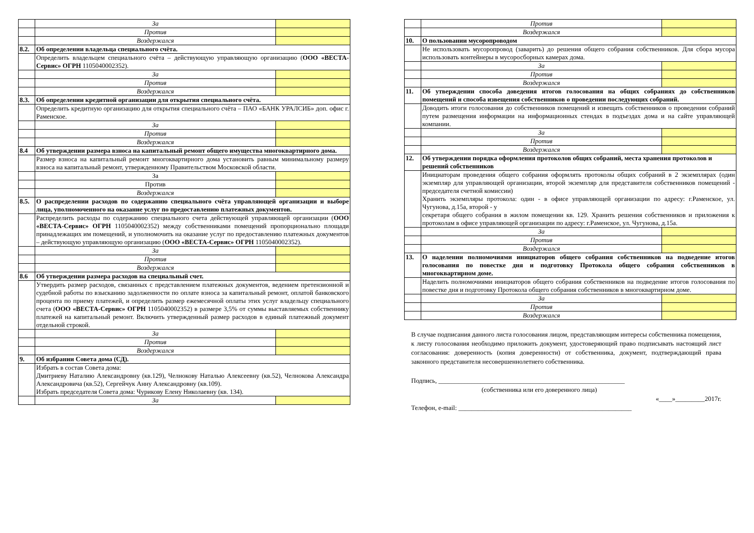| | За | |
| | Против | |
| | Воздержался | |
| 8.2. | Об определении владельца специального счёта. | |
| | Определить владельцем специального счёта – действующую управляющую организацию ( ООО «ВЕСТА-Сервис» ОГРН 1105040002352). | |
| | За | |
| | Против | |
| | Воздержался | |
| 8.3. | Об определении кредитной организации для открытия специального счёта. | |
| | Определить кредитную организацию для открытия специального счёта – ПАО «БАНК УРАЛСИБ» доп. офис г. Раменское. | |
| | За | |
| | Против | |
| | Воздержался | |
| 8.4 | Об утверждении размера взноса на капитальный ремонт общего имущества многоквартирного дома. | |
| | Размер взноса на капитальный ремонт многоквартирного дома установить равным минимальному размеру взноса на капитальный ремонт, утвержденному Правительством Московской области. | |
| | За | |
| | Против | |
| | Воздержался | |
| 8.5. | О распределении расходов по содержанию специального счёта управляющей организации и выборе лица, уполномоченного на оказание услуг по предоставлению платежных документов. | |
| | Распределить расходы по содержанию специального счета действующей управляющей организации ( ООО «ВЕСТА-Сервис» ОГРН 1105040002352) между собственниками помещений пропорционально площади принадлежащих им помещений, и уполномочить на оказание услуг по предоставлению платежных документов – действующую управляющую организацию ( ООО «ВЕСТА-Сервис» ОГРН 1105040002352). | |
| | За | |
| | Против | |
| | Воздержался | |
| 8.6 | Об утверждении размера расходов на специальный счет. | |
| | Утвердить размер расходов, связанных с представлением платежных документов, ведением претензионной и судебной работы по взысканию задолженности по оплате взноса за капитальный ремонт, оплатой банковского процента по приему платежей, и определить размер ежемесячной оплаты этих услуг владельцу специального счета ( ООО «ВЕСТА-Сервис» ОГРН 1105040002352) в размере 3,5% от суммы выставляемых собственнику платежей на капитальный ремонт. Включить утвержденный размер расходов в единый платежный документ отдельной строкой. | |
| | За | |
| | Против | |
| | Воздержался | |
| 9. | Об избрании Совета дома (СД). | |
| | Избрать в состав Совета дома: Дмитриеву Наталию Александровну (кв.129), Челнокову Наталью Алексеевну (кв.52), Челнокова Александра Александровича (кв.52), Сергейчук Анну Александровну (кв.109). Избрать председателя Совета дома: Чурикову Елену Николаевну (кв. 134). | |
| | За | |
| | Против | |
| | Воздержался | |
| 10. | О пользовании мусоропроводом | |
| | Не использовать мусоропровод (заварить) до решения общего собрания собственников. Для сбора мусора использовать контейнеры в мусоросборных камерах дома. | |
| | За | |
| | Против | |
| | Воздержался | |
| 11. | Об утверждении способа доведения итогов голосования на общих собраниях до собственников помещений и способа извещения собственников о проведении последующих собраний. | |
| | Доводить итоги голосования до собственников помещений и извещать собственников о проведении собраний путем размещения информации на информационных стендах в подъездах дома и на сайте управляющей компании. | |
| | За | |
| | Против | |
| | Воздержался | |
| 12. | Об утверждении порядка оформления протоколов общих собраний, места хранения протоколов и решений собственников | |
| | Инициаторам проведения общего собрания оформлять протоколы общих собраний в 2 экземплярах (один экземпляр для управляющей организации, второй экземпляр для представителя собственников помещений - председателя счетной комиссии) Хранить экземпляры протокола: один - в офисе управляющей организации по адресу: г.Раменское, ул. Чугунова, д.15а, второй - у секретаря общего собрания в жилом помещении кв. 129. Хранить решения собственников и приложения к протоколам в офисе управляющей организации по адресу: г.Раменское, ул. Чугунова, д.15а. | |
| | За | |
| | Против | |
| | Воздержался | |
| 13. | О наделении полномочиями инициаторов общего собрания собственников на подведение итогов голосования по повестке дня и подготовку Протокола общего собрания собственников в многоквартирном доме. | |
| | Наделить полномочиями инициаторов общего собрания собственников на подведение итогов голосования по повестке дня и подготовку Протокола общего собрания собственников в многоквартирном доме. | |
| | За | |
| | Против | |
| | Воздержался | |
В случае подписания данного листа голосования лицом, представляющим интересы собственника помещения, к листу голосования необходимо приложить документ, удостоверяющий право подписывать настоящий лист согласования: доверенность (копия доверенности) от собственника, документ, подтверждающий права законного представителя несовершеннолетнего собственника.
Подпись, _________________________________________________________
(собственника или его доверенного лица)
«____»_________2017г.
Телефон, e-mail: _____________________________________________________